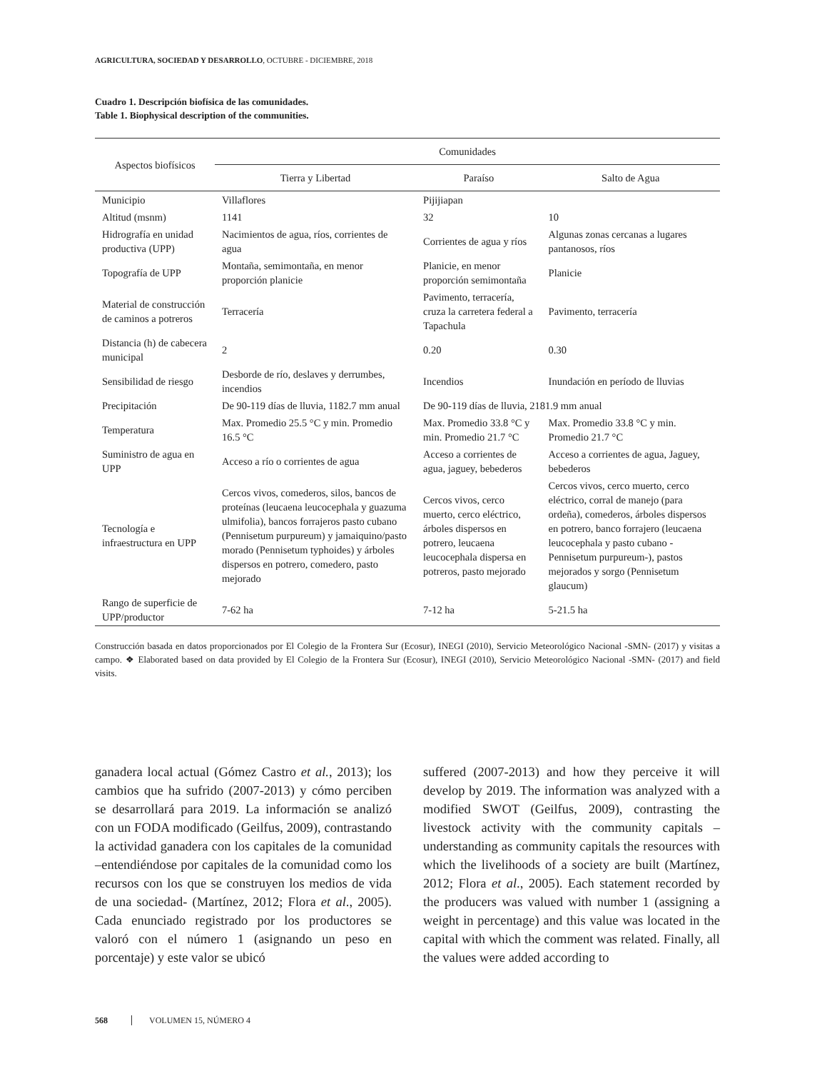AGRICULTURA, SOCIEDAD Y DESARROLLO, OCTUBRE - DICIEMBRE, 2018
Cuadro 1. Descripción biofísica de las comunidades.
Table 1. Biophysical description of the communities.
| Aspectos biofísicos | Comunidades | | |
| --- | --- | --- | --- |
| | Tierra y Libertad | Paraíso | Salto de Agua |
| Municipio | Villaflores | Pijijiapan | |
| Altitud (msnm) | 1141 | 32 | 10 |
| Hidrografía en unidad productiva (UPP) | Nacimientos de agua, ríos, corrientes de agua | Corrientes de agua y ríos | Algunas zonas cercanas a lugares pantanosos, ríos |
| Topografía de UPP | Montaña, semimontaña, en menor proporción planicie | Planicie, en menor proporción semimontaña | Planicie |
| Material de construcción de caminos a potreros | Terracería | Pavimento, terracería, cruza la carretera federal a Tapachula | Pavimento, terracería |
| Distancia (h) de cabecera municipal | 2 | 0.20 | 0.30 |
| Sensibilidad de riesgo | Desborde de río, deslaves y derrumbes, incendios | Incendios | Inundación en período de lluvias |
| Precipitación | De 90-119 días de lluvia, 1182.7 mm anual | De 90-119 días de lluvia, 2181.9 mm anual | |
| Temperatura | Max. Promedio 25.5 °C y min. Promedio 16.5 °C | Max. Promedio 33.8 °C y min. Promedio 21.7 °C | Max. Promedio 33.8 °C y min. Promedio 21.7 °C |
| Suministro de agua en UPP | Acceso a río o corrientes de agua | Acceso a corrientes de agua, jaguey, bebederos | Acceso a corrientes de agua, Jaguey, bebederos |
| Tecnología e infraestructura en UPP | Cercos vivos, comederos, silos, bancos de proteínas (leucaena leucocephala y guazuma ulmifolia), bancos forrajeros pasto cubano (Pennisetum purpureum) y jamaiquino/pasto morado (Pennisetum typhoides) y árboles dispersos en potrero, comedero, pasto mejorado | Cercos vivos, cerco muerto, cerco eléctrico, árboles dispersos en potrero, leucaena leucocephala dispersa en potreros, pasto mejorado | Cercos vivos, cerco muerto, cerco eléctrico, corral de manejo (para ordeña), comederos, árboles dispersos en potrero, banco forrajero (leucaena leucocephala y pasto cubano -Pennisetum purpureum-), pastos mejorados y sorgo (Pennisetum glaucum) |
| Rango de superficie de UPP/productor | 7-62 ha | 7-12 ha | 5-21.5 ha |
Construcción basada en datos proporcionados por El Colegio de la Frontera Sur (Ecosur), INEGI (2010), Servicio Meteorológico Nacional -SMN- (2017) y visitas a campo. ❖ Elaborated based on data provided by El Colegio de la Frontera Sur (Ecosur), INEGI (2010), Servicio Meteorológico Nacional -SMN- (2017) and field visits.
ganadera local actual (Gómez Castro et al., 2013); los cambios que ha sufrido (2007-2013) y cómo perciben se desarrollará para 2019. La información se analizó con un FODA modificado (Geilfus, 2009), contrastando la actividad ganadera con los capitales de la comunidad –entendiéndose por capitales de la comunidad como los recursos con los que se construyen los medios de vida de una sociedad- (Martínez, 2012; Flora et al., 2005). Cada enunciado registrado por los productores se valoró con el número 1 (asignando un peso en porcentaje) y este valor se ubicó
suffered (2007-2013) and how they perceive it will develop by 2019. The information was analyzed with a modified SWOT (Geilfus, 2009), contrasting the livestock activity with the community capitals – understanding as community capitals the resources with which the livelihoods of a society are built (Martínez, 2012; Flora et al., 2005). Each statement recorded by the producers was valued with number 1 (assigning a weight in percentage) and this value was located in the capital with which the comment was related. Finally, all the values were added according to
568 VOLUMEN 15, NÚMERO 4